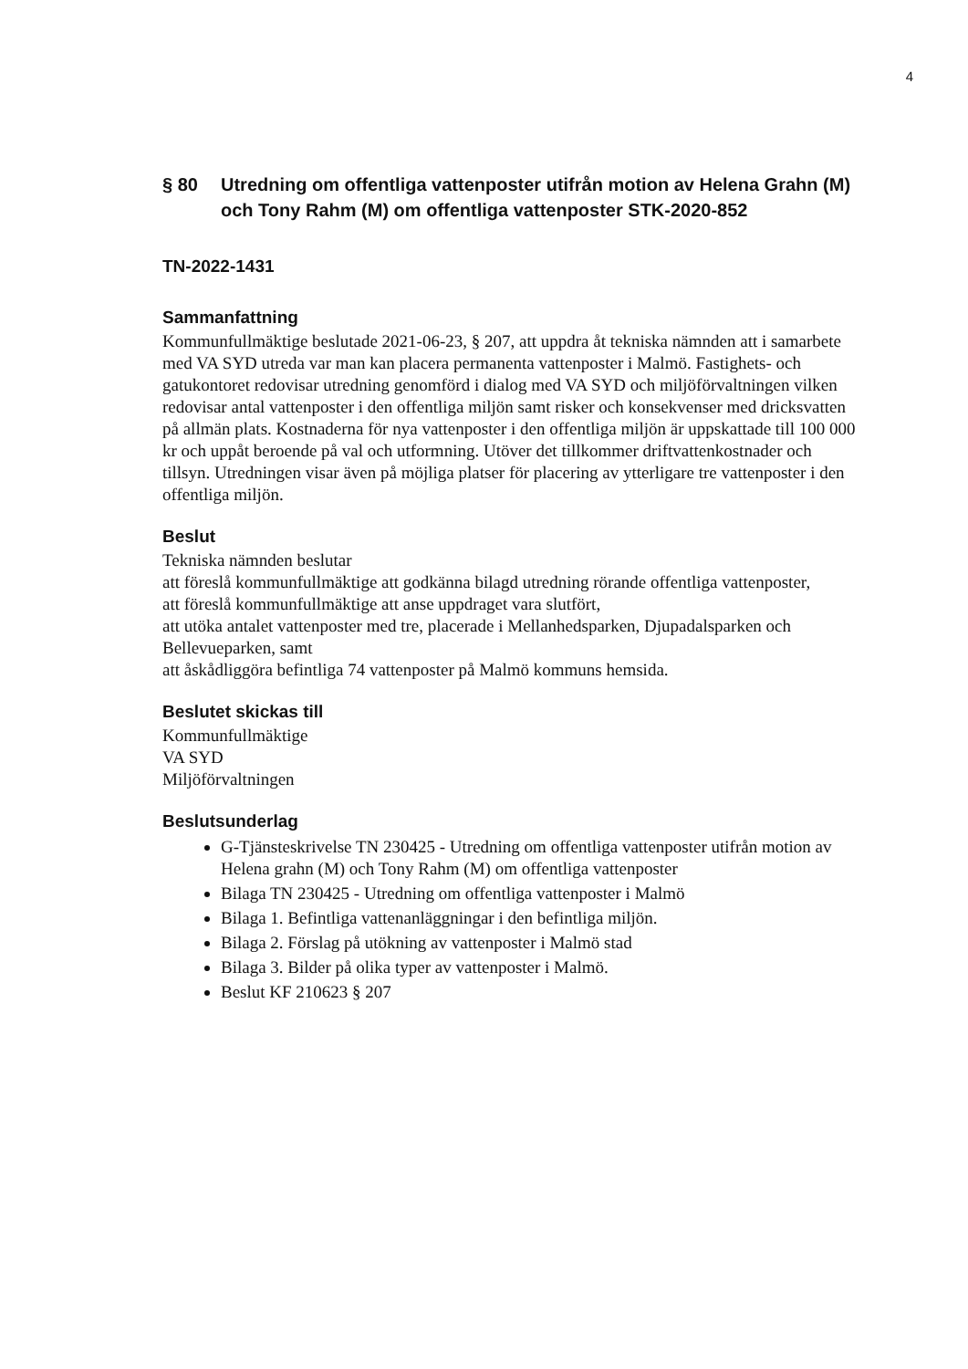4
§ 80 Utredning om offentliga vattenposter utifrån motion av Helena Grahn (M) och Tony Rahm (M) om offentliga vattenposter STK-2020-852
TN-2022-1431
Sammanfattning
Kommunfullmäktige beslutade 2021-06-23, § 207, att uppdra åt tekniska nämnden att i samarbete med VA SYD utreda var man kan placera permanenta vattenposter i Malmö. Fastighets- och gatukontoret redovisar utredning genomförd i dialog med VA SYD och miljöförvaltningen vilken redovisar antal vattenposter i den offentliga miljön samt risker och konsekvenser med dricksvatten på allmän plats. Kostnaderna för nya vattenposter i den offentliga miljön är uppskattade till 100 000 kr och uppåt beroende på val och utformning. Utöver det tillkommer driftvattenkostnader och tillsyn. Utredningen visar även på möjliga platser för placering av ytterligare tre vattenposter i den offentliga miljön.
Beslut
Tekniska nämnden beslutar
att föreslå kommunfullmäktige att godkänna bilagd utredning rörande offentliga vattenposter,
att föreslå kommunfullmäktige att anse uppdraget vara slutfört,
att utöka antalet vattenposter med tre, placerade i Mellanhedsparken, Djupadalsparken och Bellevueparken, samt
att åskådliggöra befintliga 74 vattenposter på Malmö kommuns hemsida.
Beslutet skickas till
Kommunfullmäktige
VA SYD
Miljöförvaltningen
Beslutsunderlag
G-Tjänsteskrivelse TN 230425 - Utredning om offentliga vattenposter utifrån motion av Helena grahn (M) och Tony Rahm (M) om offentliga vattenposter
Bilaga TN 230425 - Utredning om offentliga vattenposter i Malmö
Bilaga 1. Befintliga vattenanläggningar i den befintliga miljön.
Bilaga 2. Förslag på utökning av vattenposter i Malmö stad
Bilaga 3. Bilder på olika typer av vattenposter i Malmö.
Beslut KF 210623 § 207